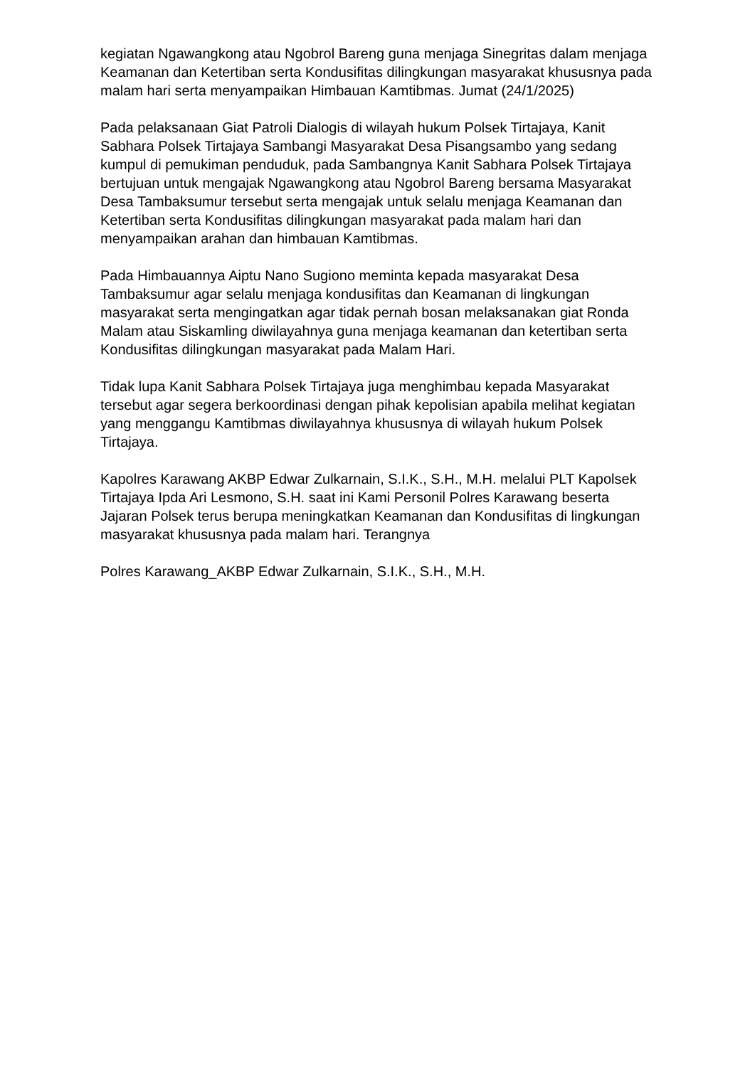kegiatan Ngawangkong atau Ngobrol Bareng guna menjaga Sinegritas dalam menjaga Keamanan dan Ketertiban serta Kondusifitas dilingkungan masyarakat khususnya pada malam hari serta menyampaikan Himbauan Kamtibmas. Jumat (24/1/2025)
Pada pelaksanaan Giat Patroli Dialogis di wilayah hukum Polsek Tirtajaya, Kanit Sabhara Polsek Tirtajaya Sambangi Masyarakat Desa Pisangsambo yang sedang kumpul di pemukiman penduduk, pada Sambangnya Kanit Sabhara Polsek Tirtajaya bertujuan untuk mengajak Ngawangkong atau Ngobrol Bareng bersama Masyarakat Desa Tambaksumur tersebut serta mengajak untuk selalu menjaga Keamanan dan Ketertiban serta Kondusifitas dilingkungan masyarakat pada malam hari dan menyampaikan arahan dan himbauan Kamtibmas.
Pada Himbauannya Aiptu Nano Sugiono meminta kepada masyarakat Desa Tambaksumur agar selalu menjaga kondusifitas dan Keamanan di lingkungan masyarakat serta mengingatkan agar tidak pernah bosan melaksanakan giat Ronda Malam atau Siskamling diwilayahnya guna menjaga keamanan dan ketertiban serta Kondusifitas dilingkungan masyarakat pada Malam Hari.
Tidak lupa Kanit Sabhara Polsek Tirtajaya juga menghimbau kepada Masyarakat tersebut agar segera berkoordinasi dengan pihak kepolisian apabila melihat kegiatan yang menggangu Kamtibmas diwilayahnya khususnya di wilayah hukum Polsek Tirtajaya.
Kapolres Karawang AKBP Edwar Zulkarnain, S.I.K., S.H., M.H. melalui PLT Kapolsek Tirtajaya Ipda Ari Lesmono, S.H. saat ini Kami Personil Polres Karawang beserta Jajaran Polsek terus berupa meningkatkan Keamanan dan Kondusifitas di lingkungan masyarakat khususnya pada malam hari. Terangnya
Polres Karawang_AKBP Edwar Zulkarnain, S.I.K., S.H., M.H.